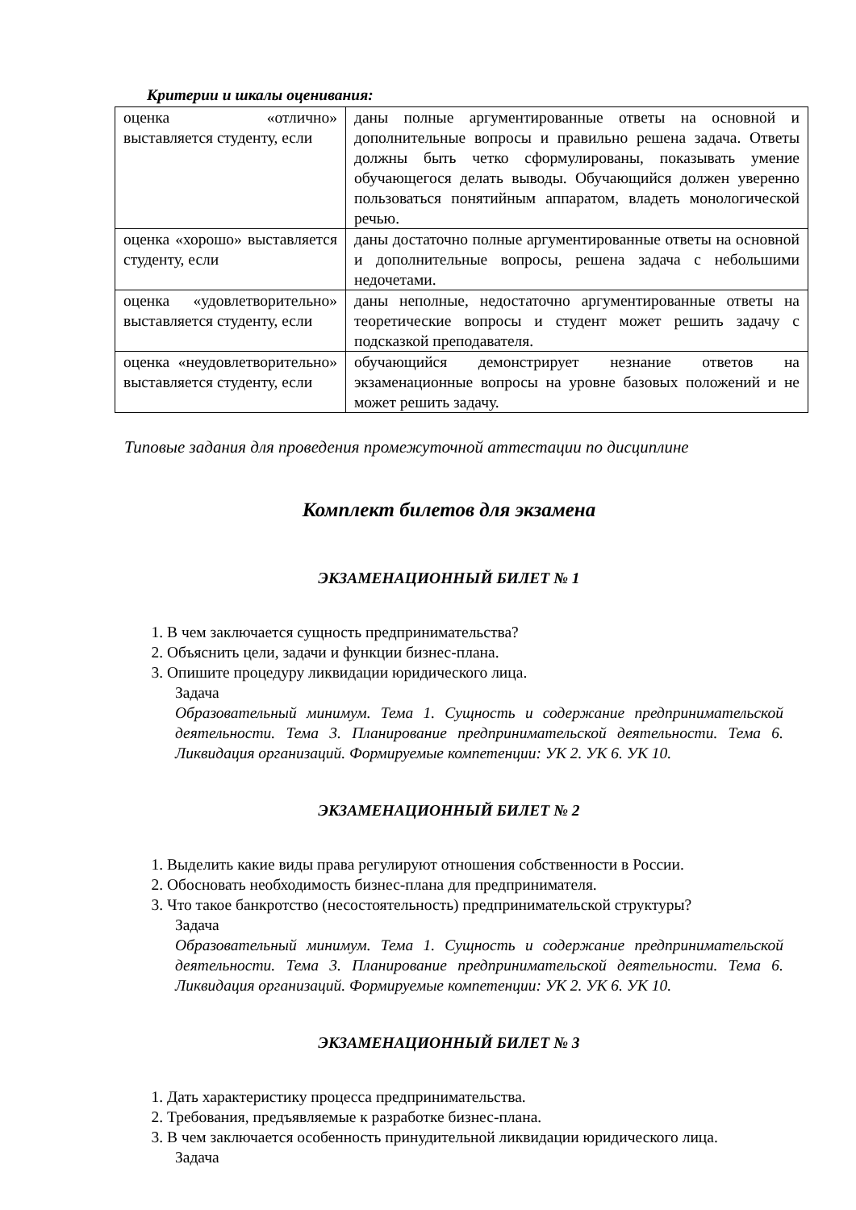Критерии и шкалы оценивания:
| оценка «отлично» выставляется студенту, если | даны полные аргументированные ответы на основной и дополнительные вопросы и правильно решена задача. Ответы должны быть четко сформулированы, показывать умение обучающегося делать выводы. Обучающийся должен уверенно пользоваться понятийным аппаратом, владеть монологической речью. |
| оценка «хорошо» выставляется студенту, если | даны достаточно полные аргументированные ответы на основной и дополнительные вопросы, решена задача с небольшими недочетами. |
| оценка «удовлетворительно» выставляется студенту, если | даны неполные, недостаточно аргументированные ответы на теоретические вопросы и студент может решить задачу с подсказкой преподавателя. |
| оценка «неудовлетворительно» выставляется студенту, если | обучающийся демонстрирует незнание ответов на экзаменационные вопросы на уровне базовых положений и не может решить задачу. |
Типовые задания для проведения промежуточной аттестации по дисциплине
Комплект билетов для экзамена
ЭКЗАМЕНАЦИОННЫЙ БИЛЕТ № 1
1. В чем заключается сущность предпринимательства?
2. Объяснить цели, задачи и функции бизнес-плана.
3. Опишите процедуру ликвидации юридического лица.
Задача
Образовательный минимум. Тема 1. Сущность и содержание предпринимательской деятельности. Тема 3. Планирование предпринимательской деятельности. Тема 6. Ликвидация организаций. Формируемые компетенции: УК 2. УК 6. УК 10.
ЭКЗАМЕНАЦИОННЫЙ БИЛЕТ № 2
1. Выделить какие виды права регулируют отношения собственности в России.
2. Обосновать необходимость бизнес-плана для предпринимателя.
3. Что такое банкротство (несостоятельность) предпринимательской структуры?
Задача
Образовательный минимум. Тема 1. Сущность и содержание предпринимательской деятельности. Тема 3. Планирование предпринимательской деятельности. Тема 6. Ликвидация организаций. Формируемые компетенции: УК 2. УК 6. УК 10.
ЭКЗАМЕНАЦИОННЫЙ БИЛЕТ № 3
1. Дать характеристику процесса предпринимательства.
2. Требования, предъявляемые к разработке бизнес-плана.
3. В чем заключается особенность принудительной ликвидации юридического лица.
Задача